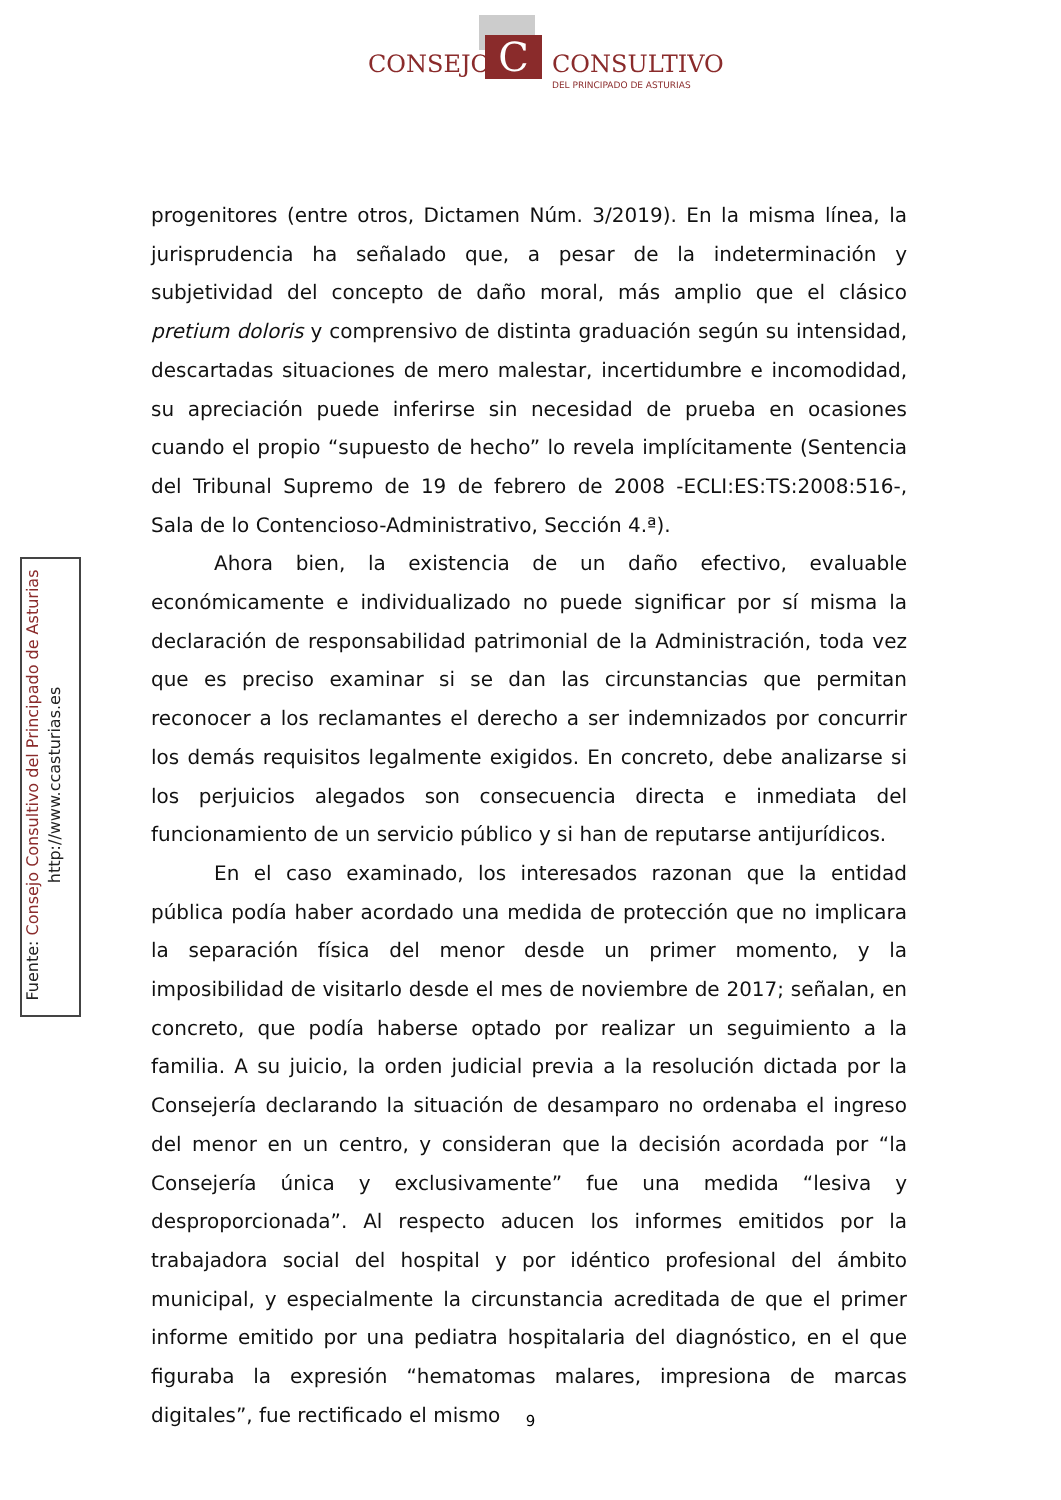C
CONSEJO CONSULTIVO
DEL PRINCIPADO DE ASTURIAS
Fuente: Consejo Consultivo del Principado de Asturias
http://www.ccasturias.es
progenitores (entre otros, Dictamen Núm. 3/2019). En la misma línea, la jurisprudencia ha señalado que, a pesar de la indeterminación y subjetividad del concepto de daño moral, más amplio que el clásico pretium doloris y comprensivo de distinta graduación según su intensidad, descartadas situaciones de mero malestar, incertidumbre e incomodidad, su apreciación puede inferirse sin necesidad de prueba en ocasiones cuando el propio “supuesto de hecho” lo revela implícitamente (Sentencia del Tribunal Supremo de 19 de febrero de 2008 -ECLI:ES:TS:2008:516-, Sala de lo Contencioso-Administrativo, Sección 4.ª).
Ahora bien, la existencia de un daño efectivo, evaluable económicamente e individualizado no puede significar por sí misma la declaración de responsabilidad patrimonial de la Administración, toda vez que es preciso examinar si se dan las circunstancias que permitan reconocer a los reclamantes el derecho a ser indemnizados por concurrir los demás requisitos legalmente exigidos. En concreto, debe analizarse si los perjuicios alegados son consecuencia directa e inmediata del funcionamiento de un servicio público y si han de reputarse antijurídicos.
En el caso examinado, los interesados razonan que la entidad pública podía haber acordado una medida de protección que no implicara la separación física del menor desde un primer momento, y la imposibilidad de visitarlo desde el mes de noviembre de 2017; señalan, en concreto, que podía haberse optado por realizar un seguimiento a la familia. A su juicio, la orden judicial previa a la resolución dictada por la Consejería declarando la situación de desamparo no ordenaba el ingreso del menor en un centro, y consideran que la decisión acordada por “la Consejería única y exclusivamente” fue una medida “lesiva y desproporcionada”. Al respecto aducen los informes emitidos por la trabajadora social del hospital y por idéntico profesional del ámbito municipal, y especialmente la circunstancia acreditada de que el primer informe emitido por una pediatra hospitalaria del diagnóstico, en el que figuraba la expresión “hematomas malares, impresiona de marcas digitales”, fue rectificado el mismo
9